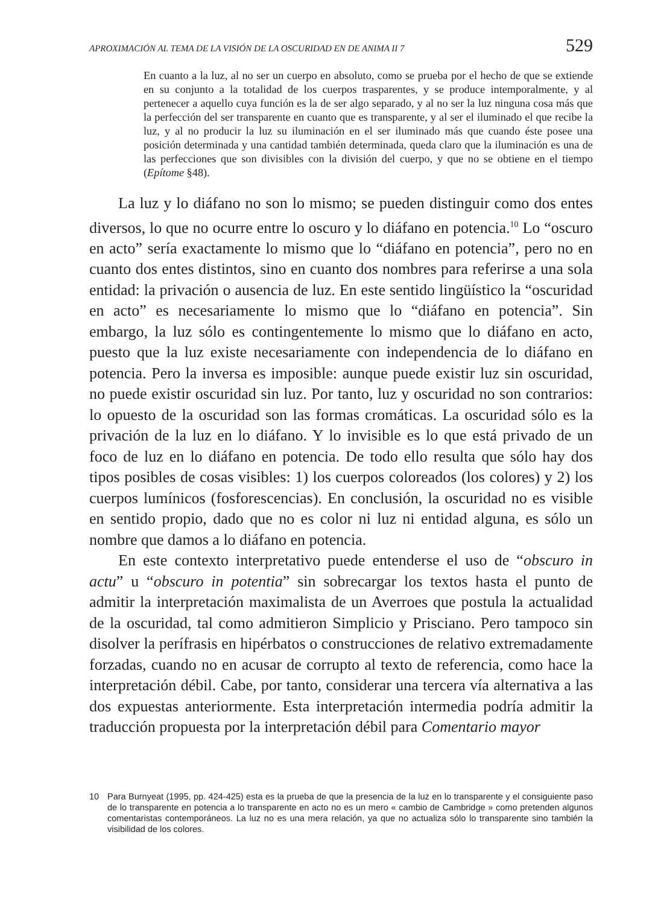APROXIMACIÓN AL TEMA DE LA VISIÓN DE LA OSCURIDAD EN DE ANIMA II 7 529
En cuanto a la luz, al no ser un cuerpo en absoluto, como se prueba por el hecho de que se extiende en su conjunto a la totalidad de los cuerpos trasparentes, y se produce intemporalmente, y al pertenecer a aquello cuya función es la de ser algo separado, y al no ser la luz ninguna cosa más que la perfección del ser transparente en cuanto que es transparente, y al ser el iluminado el que recibe la luz, y al no producir la luz su iluminación en el ser iluminado más que cuando éste posee una posición determinada y una cantidad también determinada, queda claro que la iluminación es una de las perfecciones que son divisibles con la división del cuerpo, y que no se obtiene en el tiempo (Epítome §48).
La luz y lo diáfano no son lo mismo; se pueden distinguir como dos entes diversos, lo que no ocurre entre lo oscuro y lo diáfano en potencia.<sup>10</sup> Lo “oscuro en acto” sería exactamente lo mismo que lo “diáfano en potencia”, pero no en cuanto dos entes distintos, sino en cuanto dos nombres para referirse a una sola entidad: la privación o ausencia de luz. En este sentido lingüístico la “oscuridad en acto” es necesariamente lo mismo que lo “diáfano en potencia”. Sin embargo, la luz sólo es contingentemente lo mismo que lo diáfano en acto, puesto que la luz existe necesariamente con independencia de lo diáfano en potencia. Pero la inversa es imposible: aunque puede existir luz sin oscuridad, no puede existir oscuridad sin luz. Por tanto, luz y oscuridad no son contrarios: lo opuesto de la oscuridad son las formas cromáticas. La oscuridad sólo es la privación de la luz en lo diáfano. Y lo invisible es lo que está privado de un foco de luz en lo diáfano en potencia. De todo ello resulta que sólo hay dos tipos posibles de cosas visibles: 1) los cuerpos coloreados (los colores) y 2) los cuerpos lumínicos (fosforescencias). En conclusión, la oscuridad no es visible en sentido propio, dado que no es color ni luz ni entidad alguna, es sólo un nombre que damos a lo diáfano en potencia.
En este contexto interpretativo puede entenderse el uso de “obscuro in actu” u “obscuro in potentia” sin sobrecargar los textos hasta el punto de admitir la interpretación maximalista de un Averroes que postula la actualidad de la oscuridad, tal como admitieron Simplicio y Prisciano. Pero tampoco sin disolver la perífrasis en hipérbatos o construcciones de relativo extremadamente forzadas, cuando no en acusar de corrupto al texto de referencia, como hace la interpretación débil. Cabe, por tanto, considerar una tercera vía alternativa a las dos expuestas anteriormente. Esta interpretación intermedia podría admitir la traducción propuesta por la interpretación débil para Comentario mayor
10 Para Burnyeat (1995, pp. 424-425) esta es la prueba de que la presencia de la luz en lo transparente y el consiguiente paso de lo transparente en potencia a lo transparente en acto no es un mero « cambio de Cambridge » como pretenden algunos comentaristas contemporáneos. La luz no es una mera relación, ya que no actualiza sólo lo transparente sino también la visibilidad de los colores.